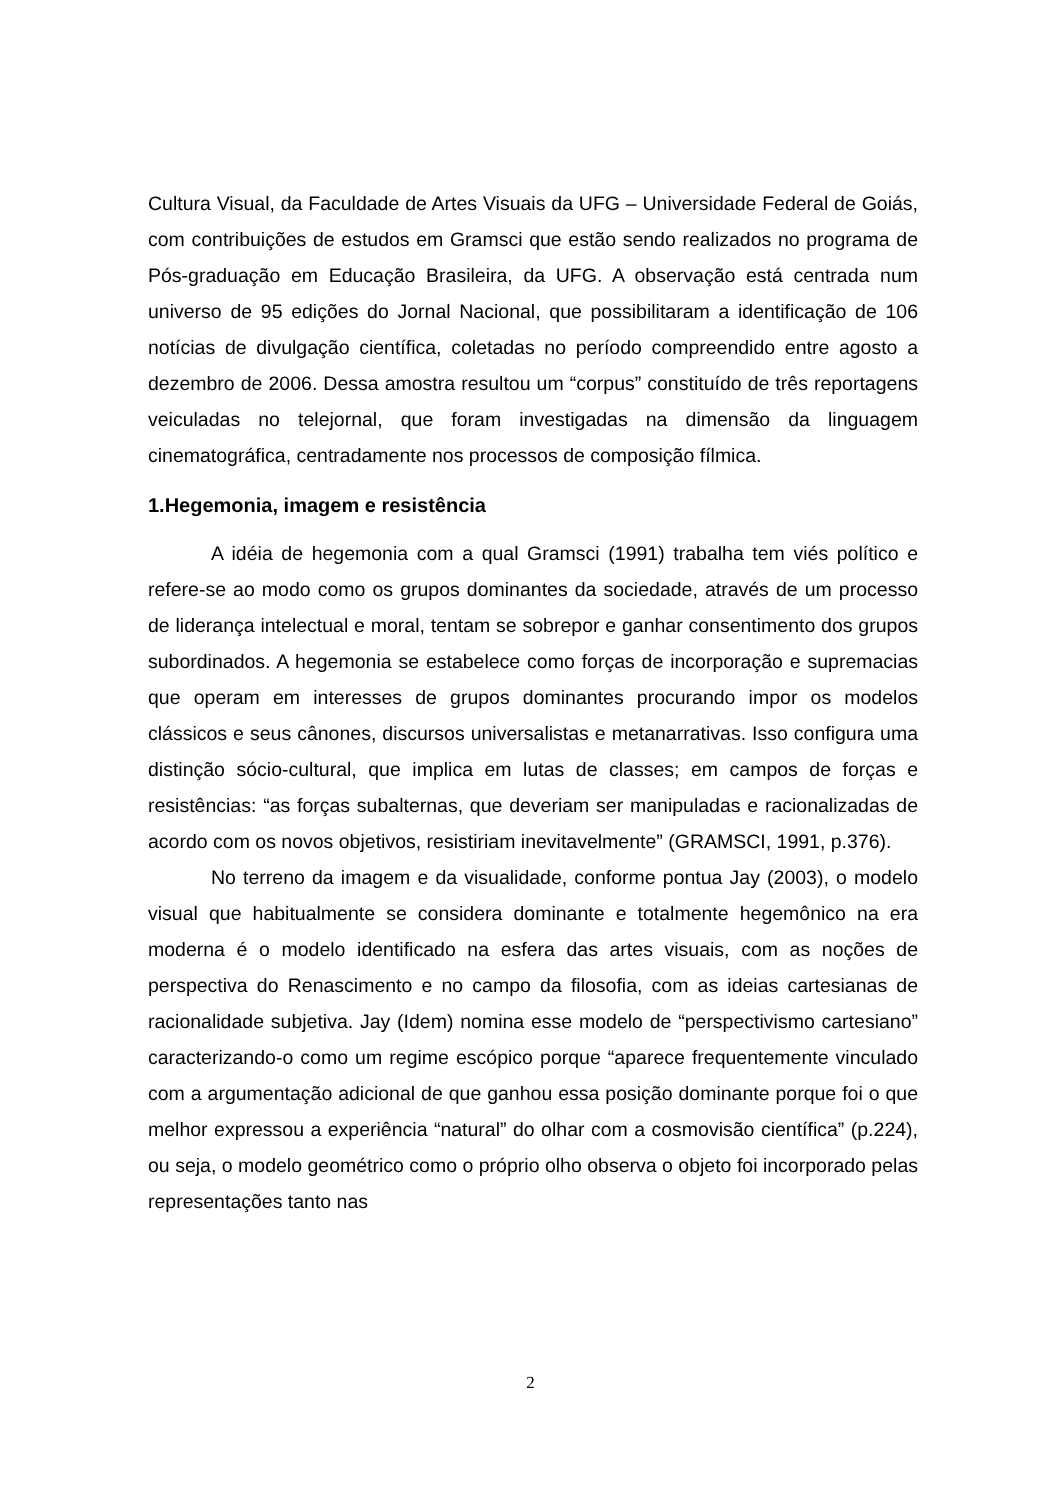Cultura Visual, da Faculdade de Artes Visuais da UFG – Universidade Federal de Goiás, com contribuições de estudos em Gramsci que estão sendo realizados no programa de Pós-graduação em Educação Brasileira, da UFG. A observação está centrada num universo de 95 edições do Jornal Nacional, que possibilitaram a identificação de 106 notícias de divulgação científica, coletadas no período compreendido entre agosto a dezembro de 2006. Dessa amostra resultou um “corpus” constituído de três reportagens veiculadas no telejornal, que foram investigadas na dimensão da linguagem cinematográfica, centradamente nos processos de composição fílmica.
1.Hegemonia, imagem e resistência
A idéia de hegemonia com a qual Gramsci (1991) trabalha tem viés político e refere-se ao modo como os grupos dominantes da sociedade, através de um processo de liderança intelectual e moral, tentam se sobrepor e ganhar consentimento dos grupos subordinados. A hegemonia se estabelece como forças de incorporação e supremacias que operam em interesses de grupos dominantes procurando impor os modelos clássicos e seus cânones, discursos universalistas e metanarrativas. Isso configura uma distinção sócio-cultural, que implica em lutas de classes; em campos de forças e resistências: “as forças subalternas, que deveriam ser manipuladas e racionalizadas de acordo com os novos objetivos, resistiriam inevitavelmente” (GRAMSCI, 1991, p.376).
No terreno da imagem e da visualidade, conforme pontua Jay (2003), o modelo visual que habitualmente se considera dominante e totalmente hegemônico na era moderna é o modelo identificado na esfera das artes visuais, com as noções de perspectiva do Renascimento e no campo da filosofia, com as ideias cartesianas de racionalidade subjetiva. Jay (Idem) nomina esse modelo de “perspectivismo cartesiano” caracterizando-o como um regime escópico porque “aparece frequentemente vinculado com a argumentação adicional de que ganhou essa posição dominante porque foi o que melhor expressou a experiência “natural” do olhar com a cosmovisão científica” (p.224), ou seja, o modelo geométrico como o próprio olho observa o objeto foi incorporado pelas representações tanto nas
2